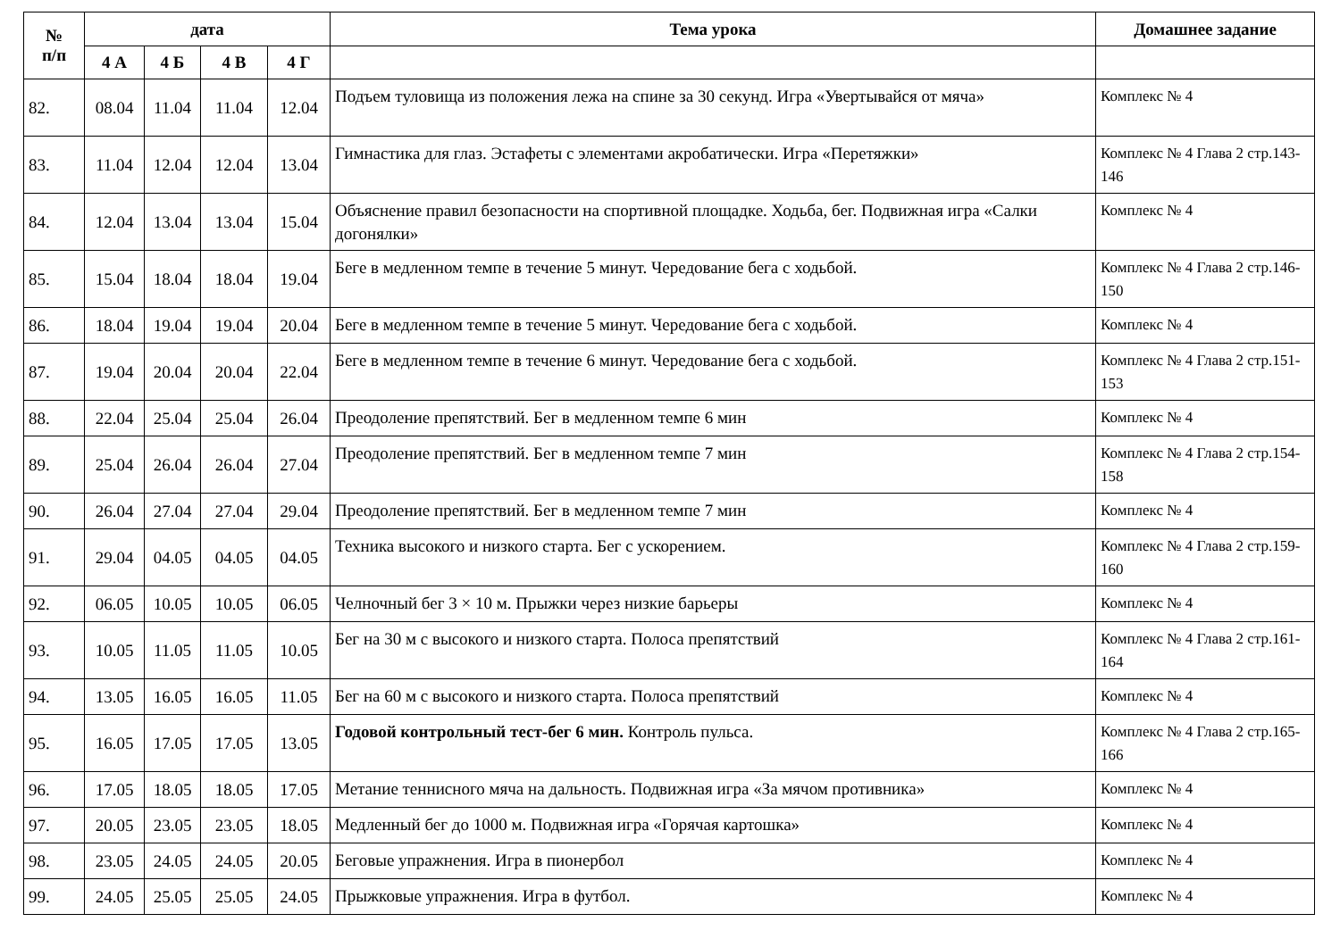| № п/п | дата | | | | Тема урока | Домашнее задание |
| --- | --- | --- | --- | --- | --- | --- |
| | 4 А | 4 Б | 4 В | 4 Г | | |
| 82. | 08.04 | 11.04 | 11.04 | 12.04 | Подъем туловища из положения лежа на спине за 30 секунд. Игра «Увертывайся от мяча» | Комплекс № 4 |
| 83. | 11.04 | 12.04 | 12.04 | 13.04 | Гимнастика для глаз. Эстафеты с элементами акробатически. Игра «Перетяжки» | Комплекс № 4 Глава 2 стр.143-146 |
| 84. | 12.04 | 13.04 | 13.04 | 15.04 | Объяснение правил безопасности на спортивной площадке. Ходьба, бег. Подвижная игра «Салки догонялки» | Комплекс № 4 |
| 85. | 15.04 | 18.04 | 18.04 | 19.04 | Беге в медленном темпе в течение 5 минут. Чередование бега с ходьбой. | Комплекс № 4 Глава 2 стр.146-150 |
| 86. | 18.04 | 19.04 | 19.04 | 20.04 | Беге в медленном темпе в течение 5 минут. Чередование бега с ходьбой. | Комплекс № 4 |
| 87. | 19.04 | 20.04 | 20.04 | 22.04 | Беге в медленном темпе в течение 6 минут. Чередование бега с ходьбой. | Комплекс № 4 Глава 2 стр.151-153 |
| 88. | 22.04 | 25.04 | 25.04 | 26.04 | Преодоление препятствий. Бег в медленном темпе 6 мин | Комплекс № 4 |
| 89. | 25.04 | 26.04 | 26.04 | 27.04 | Преодоление препятствий. Бег в медленном темпе 7 мин | Комплекс № 4 Глава 2 стр.154-158 |
| 90. | 26.04 | 27.04 | 27.04 | 29.04 | Преодоление препятствий. Бег в медленном темпе 7 мин | Комплекс № 4 |
| 91. | 29.04 | 04.05 | 04.05 | 04.05 | Техника высокого и низкого старта. Бег с ускорением. | Комплекс № 4 Глава 2 стр.159-160 |
| 92. | 06.05 | 10.05 | 10.05 | 06.05 | Челночный бег 3 × 10 м. Прыжки через низкие барьеры | Комплекс № 4 |
| 93. | 10.05 | 11.05 | 11.05 | 10.05 | Бег на 30 м с высокого и низкого старта. Полоса препятствий | Комплекс № 4 Глава 2 стр.161-164 |
| 94. | 13.05 | 16.05 | 16.05 | 11.05 | Бег на 60 м с высокого и низкого старта. Полоса препятствий | Комплекс № 4 |
| 95. | 16.05 | 17.05 | 17.05 | 13.05 | Годовой контрольный тест-бег 6 мин. Контроль пульса. | Комплекс № 4 Глава 2 стр.165-166 |
| 96. | 17.05 | 18.05 | 18.05 | 17.05 | Метание теннисного мяча на дальность. Подвижная игра «За мячом противника» | Комплекс № 4 |
| 97. | 20.05 | 23.05 | 23.05 | 18.05 | Медленный бег до 1000 м. Подвижная игра «Горячая картошка» | Комплекс № 4 |
| 98. | 23.05 | 24.05 | 24.05 | 20.05 | Беговые упражнения. Игра в пионербол | Комплекс № 4 |
| 99. | 24.05 | 25.05 | 25.05 | 24.05 | Прыжковые упражнения. Игра в футбол. | Комплекс № 4 |